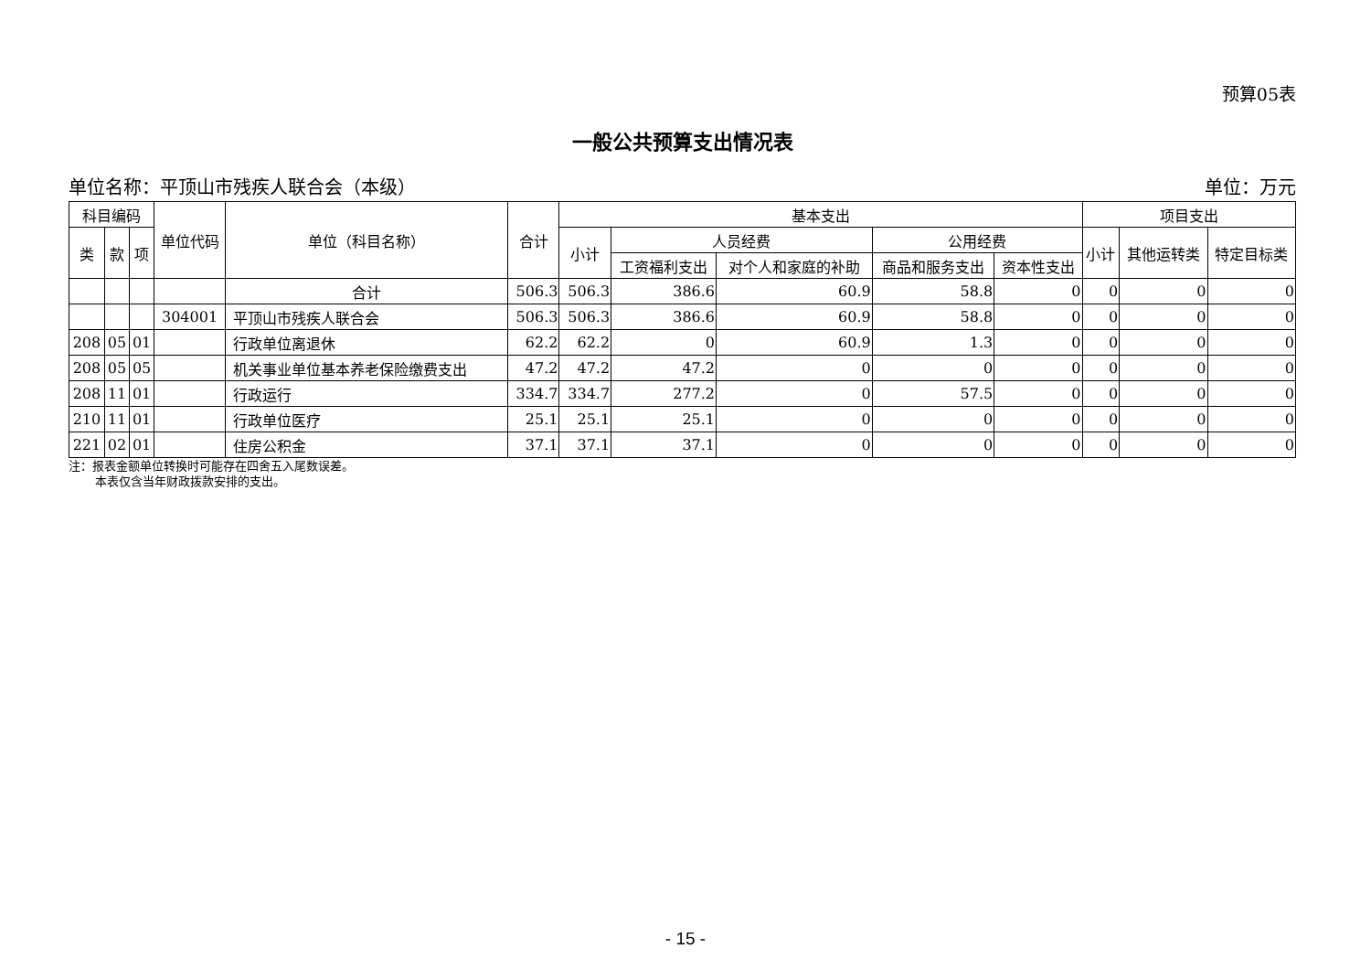预算05表
一般公共预算支出情况表
单位名称：平顶山市残疾人联合会（本级） 单位：万元
| 科目编码 | | | 单位代码 | 单位（科目名称） | 合计 | 基本支出 | | | | | 项目支出 | | |
| --- | --- | --- | --- | --- | --- | --- | --- | --- | --- | --- | --- | --- | --- |
| 类 | 款 | 项 | | | | 小计 | 人员经费 | | 公用经费 | | 小计 | 其他运转类 | 特定目标类 |
| | | | | | | | 工资福利支出 | 对个人和家庭的补助 | 商品和服务支出 | 资本性支出 | | | |
| | | | | 合计 | 506.3 | 506.3 | 386.6 | 60.9 | 58.8 | 0 | 0 | 0 | 0 |
| | | | 304001 | 平顶山市残疾人联合会 | 506.3 | 506.3 | 386.6 | 60.9 | 58.8 | 0 | 0 | 0 | 0 |
| 208 | 05 | 01 | | 行政单位离退休 | 62.2 | 62.2 | 0 | 60.9 | 1.3 | 0 | 0 | 0 | 0 |
| 208 | 05 | 05 | | 机关事业单位基本养老保险缴费支出 | 47.2 | 47.2 | 47.2 | 0 | 0 | 0 | 0 | 0 | 0 |
| 208 | 11 | 01 | | 行政运行 | 334.7 | 334.7 | 277.2 | 0 | 57.5 | 0 | 0 | 0 | 0 |
| 210 | 11 | 01 | | 行政单位医疗 | 25.1 | 25.1 | 25.1 | 0 | 0 | 0 | 0 | 0 | 0 |
| 221 | 02 | 01 | | 住房公积金 | 37.1 | 37.1 | 37.1 | 0 | 0 | 0 | 0 | 0 | 0 |
注：报表金额单位转换时可能存在四舍五入尾数误差。
本表仅含当年财政拨款安排的支出。
- 15 -